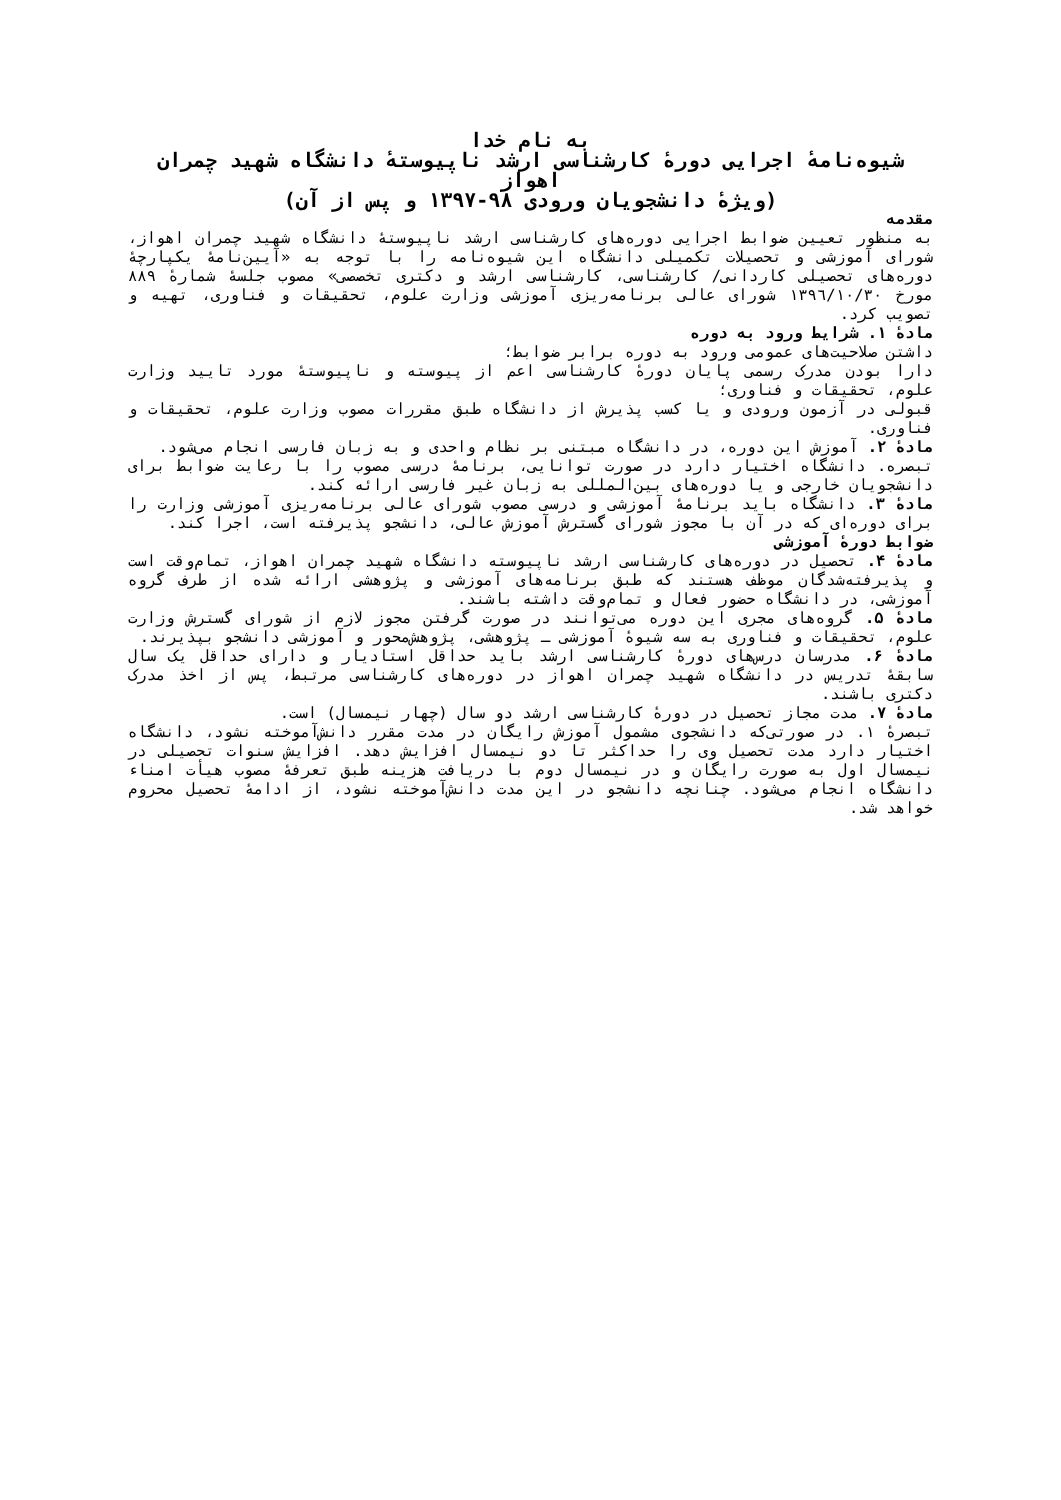به نام خدا
شیوه‌نامهٔ اجرایی دورهٔ کارشناسی ارشد ناپیوستهٔ دانشگاه شهید چمران اهواز
(ویژهٔ دانشجویان ورودی ۹۸-۱۳۹۷ و پس از آن)
مقدمه
به منظور تعیین ضوابط اجرایی دوره‌های کارشناسی ارشد ناپیوستهٔ دانشگاه شهید چمران اهواز، شورای آموزشی و تحصیلات تکمیلی دانشگاه این شیوه‌نامه را با توجه به «آیین‌نامهٔ یکپارچهٔ دوره‌های تحصیلی کاردانی/ کارشناسی، کارشناسی ارشد و دکتری تخصصی» مصوب جلسهٔ شمارهٔ ۸۸۹ مورخ ۱۳۹٦/۱۰/۳۰ شورای عالی برنامه‌ریزی آموزشی وزارت علوم، تحقیقات و فناوری، تهیه و تصویب کرد.
مادهٔ ۱. شرایط ورود به دوره
داشتن صلاحیت‌های عمومی ورود به دوره برابر ضوابط؛
دارا بودن مدرک رسمی پایان دورهٔ کارشناسی اعم از پیوسته و ناپیوستهٔ مورد تایید وزارت علوم، تحقیقات و فناوری؛
قبولی در آزمون ورودی و یا کسب پذیرش از دانشگاه طبق مقررات مصوب وزارت علوم، تحقیقات و فناوری.
مادهٔ ۲. آموزش این دوره، در دانشگاه مبتنی بر نظام واحدی و به زبان فارسی انجام می‌شود.
تبصره. دانشگاه اختیار دارد در صورت توانایی، برنامهٔ درسی مصوب را با رعایت ضوابط برای دانشجویان خارجی و یا دوره‌های بین‌المللی به زبان غیر فارسی ارائه کند.
مادهٔ ۳. دانشگاه باید برنامهٔ آموزشی و درسی مصوب شورای عالی برنامه‌ریزی آموزشی وزارت را برای دوره‌ای که در آن با مجوز شورای گسترش آموزش عالی، دانشجو پذیرفته است، اجرا کند.
ضوابط دورهٔ آموزشی
مادهٔ ۴. تحصیل در دوره‌های کارشناسی ارشد ناپیوسته دانشگاه شهید چمران اهواز، تمام‌وقت است و پذیرفته‌شدگان موظف هستند که طبق برنامه‌های آموزشی و پژوهشی ارائه شده از طرف گروه آموزشی، در دانشگاه حضور فعال و تمام‌وقت داشته باشند.
مادهٔ ۵. گروه‌های مجری این دوره می‌توانند در صورت گرفتن مجوز لازم از شورای گسترش وزارت علوم، تحقیقات و فناوری به سه شیوهٔ آموزشی ـ پژوهشی، پژوهش‌محور و آموزشی دانشجو بپذیرند.
مادهٔ ۶. مدرسان درس‌های دورهٔ کارشناسی ارشد باید حداقل استادیار و دارای حداقل یک سال سابقهٔ تدریس در دانشگاه شهید چمران اهواز در دوره‌های کارشناسی مرتبط، پس از اخذ مدرک دکتری باشند.
مادهٔ ۷. مدت مجاز تحصیل در دورهٔ کارشناسی ارشد دو سال (چهار نیمسال) است.
تبصرهٔ ۱. در صورتی‌که دانشجوی مشمول آموزش رایگان در مدت مقرر دانش‌آموخته نشود، دانشگاه اختیار دارد مدت تحصیل وی را حداکثر تا دو نیمسال افزایش دهد. افزایش سنوات تحصیلی در نیمسال اول به صورت رایگان و در نیمسال دوم با دریافت هزینه طبق تعرفهٔ مصوب هیأت امناء دانشگاه انجام می‌شود. چنانچه دانشجو در این مدت دانش‌آموخته نشود، از ادامهٔ تحصیل محروم خواهد شد.